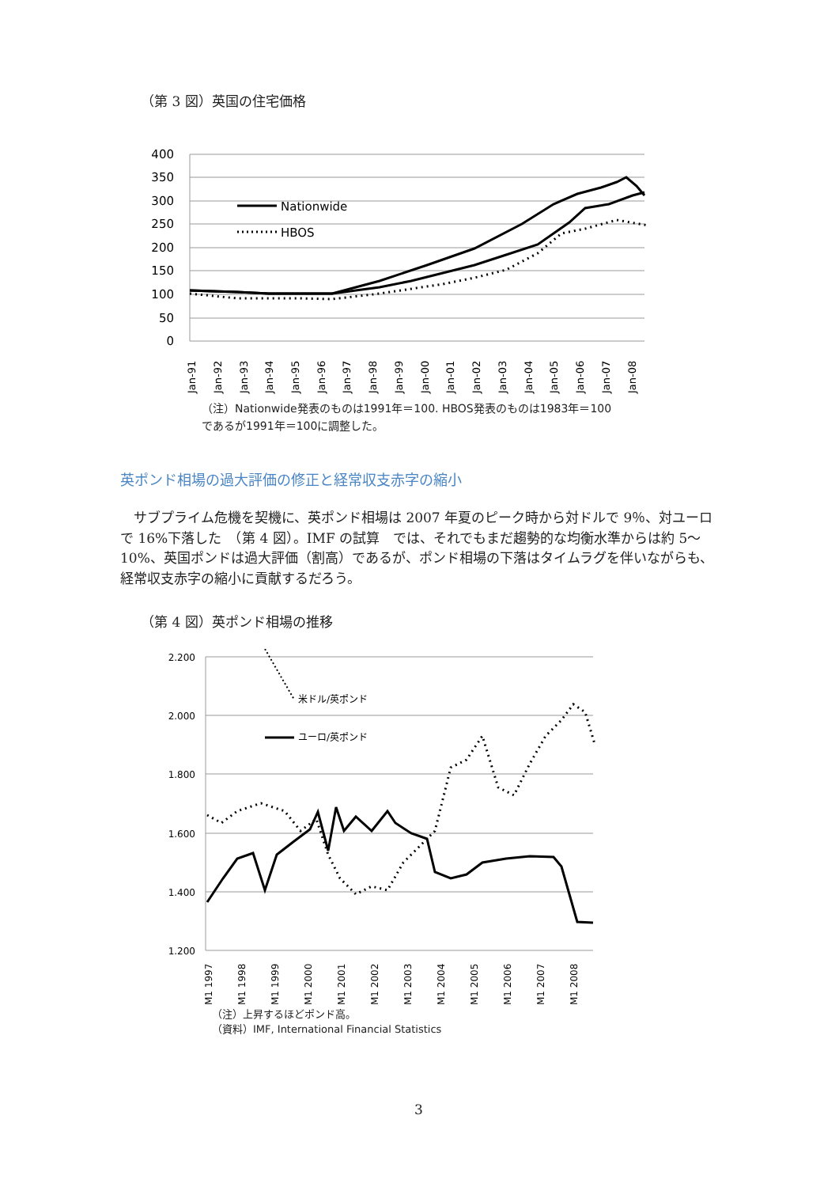（第 3 図）英国の住宅価格
400
350
300
250
200
150
100
50
0
Nationwide
HBOS
Jan-91
Jan-92
Jan-93
Jan-94
Jan-95
Jan-96
Jan-97
Jan-98
Jan-99
Jan-00
Jan-01
Jan-02
Jan-03
Jan-04
Jan-05
Jan-06
Jan-07
Jan-08
（注）Nationwide発表のものは1991年＝100. HBOS発表のものは1983年＝100
であるが1991年＝100に調整した。
英ポンド相場の過大評価の修正と経常収支赤字の縮小
　サブプライム危機を契機に、英ポンド相場は 2007 年夏のピーク時から対ドルで 9％、対ユーロで 16%下落した　（第 4 図）。IMF の試算　では、それでもまだ趨勢的な均衡水準からは約 5～10%、英国ポンドは過大評価（割高）であるが、ポンド相場の下落はタイムラグを伴いながらも、経常収支赤字の縮小に貢献するだろう。
（第 4 図）英ポンド相場の推移
2.200
2.000
1.800
1.600
1.400
1.200
米ドル/英ポンド
ユーロ/英ポンド
M1 1997
M1 1998
M1 1999
M1 2000
M1 2001
M1 2002
M1 2003
M1 2004
M1 2005
M1 2006
M1 2007
M1 2008
（注）上昇するほどポンド高。
（資料）IMF, International Financial Statistics
3